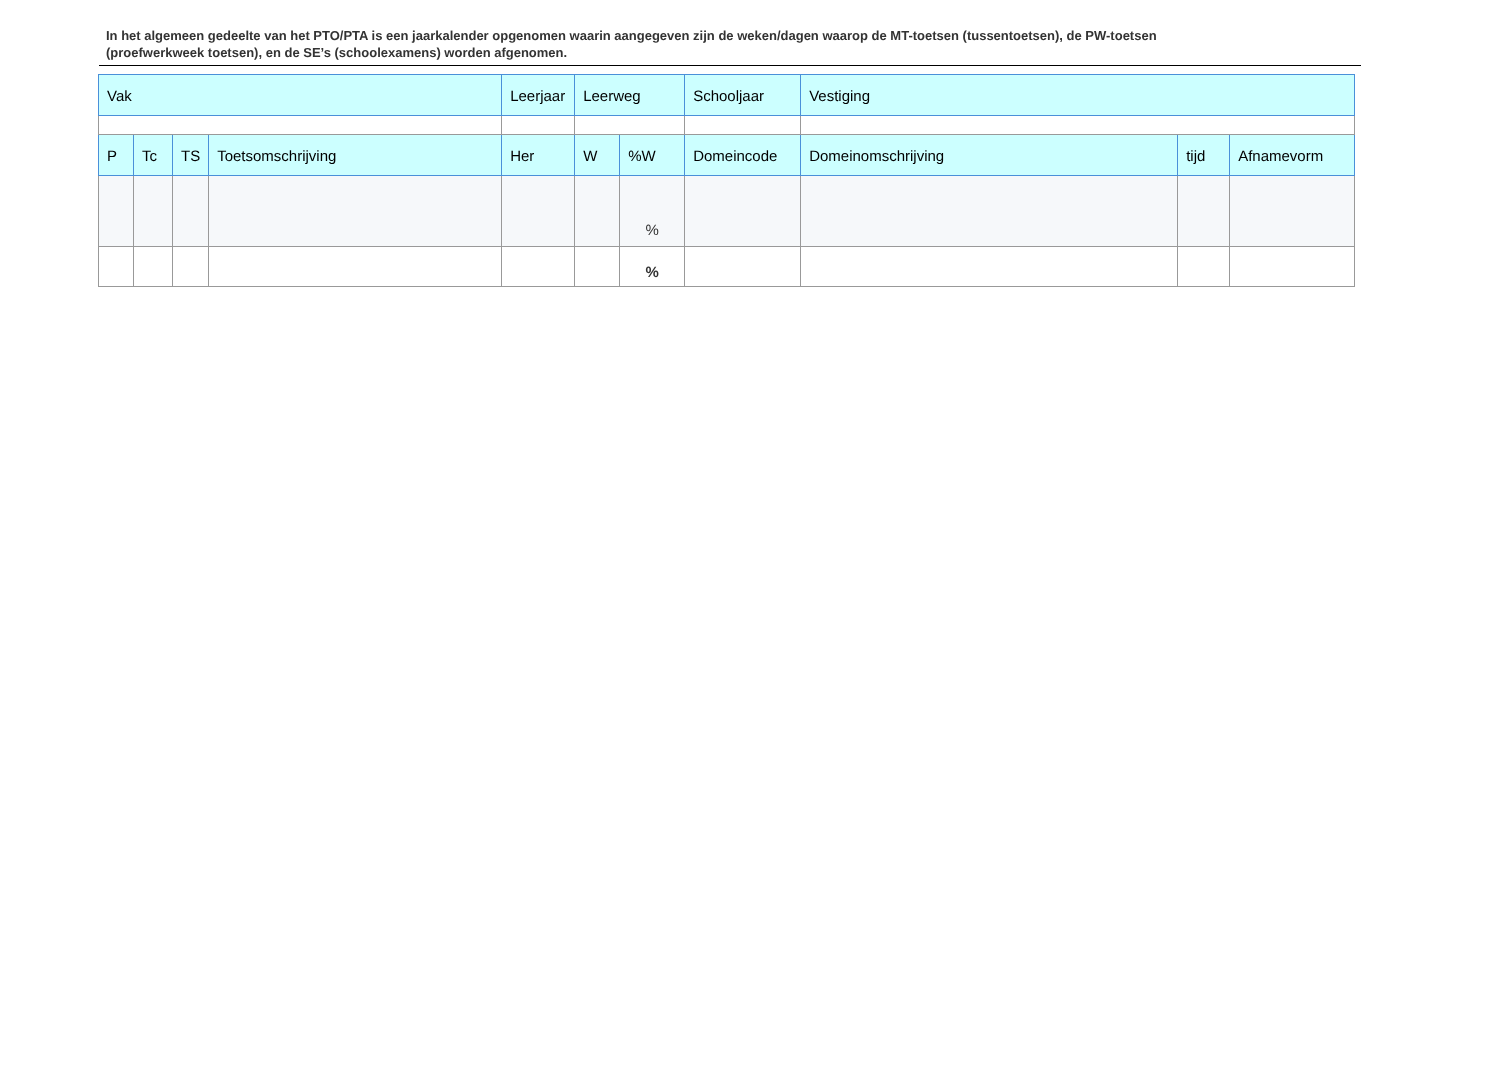In het algemeen gedeelte van het PTO/PTA is een jaarkalender opgenomen waarin aangegeven zijn de weken/dagen waarop de MT-toetsen (tussentoetsen), de PW-toetsen (proefwerkweek toetsen), en de SE’s (schoolexamens) worden afgenomen.
| Vak | | | | Leerjaar | Leerweg | | Schooljaar | Vestiging | | |
| P | Tc | TS | Toetsomschrijving | Her | W | %W | Domeincode | Domeinomschrijving | tijd | Afnamevorm |
| | | | | | | % | | | | |
| | | | | | | % | | | | |